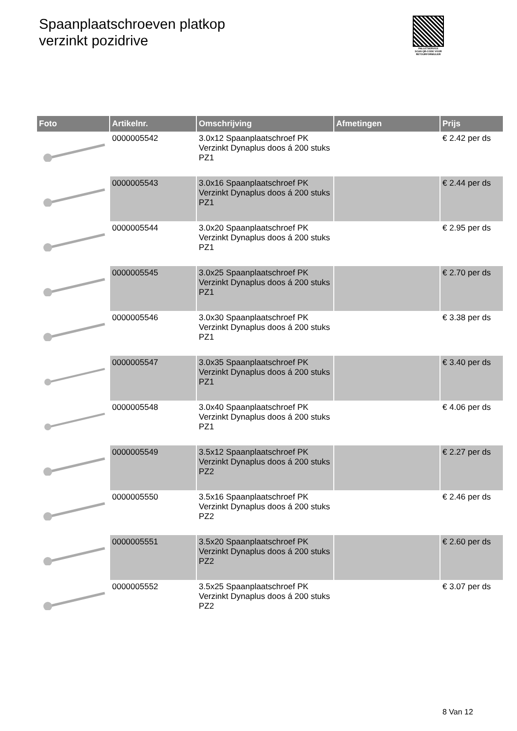Spaanplaatschroeven platkop
verzinkt pozidrive
PALLETSERVICE
SCAN QR-CODE VOOR RETOURFORMULIER
| Foto | Artikelnr. | Omschrijving | Afmetingen | Prijs |
| --- | --- | --- | --- | --- |
| | 0000005542 | 3.0x12 Spaanplaatschroef PK Verzinkt Dynaplus doos á 200 stuks PZ1 | | € 2.42 per ds |
| | 0000005543 | 3.0x16 Spaanplaatschroef PK Verzinkt Dynaplus doos á 200 stuks PZ1 | | € 2.44 per ds |
| | 0000005544 | 3.0x20 Spaanplaatschroef PK Verzinkt Dynaplus doos á 200 stuks PZ1 | | € 2.95 per ds |
| | 0000005545 | 3.0x25 Spaanplaatschroef PK Verzinkt Dynaplus doos á 200 stuks PZ1 | | € 2.70 per ds |
| | 0000005546 | 3.0x30 Spaanplaatschroef PK Verzinkt Dynaplus doos á 200 stuks PZ1 | | € 3.38 per ds |
| | 0000005547 | 3.0x35 Spaanplaatschroef PK Verzinkt Dynaplus doos á 200 stuks PZ1 | | € 3.40 per ds |
| | 0000005548 | 3.0x40 Spaanplaatschroef PK Verzinkt Dynaplus doos á 200 stuks PZ1 | | € 4.06 per ds |
| | 0000005549 | 3.5x12 Spaanplaatschroef PK Verzinkt Dynaplus doos á 200 stuks PZ2 | | € 2.27 per ds |
| | 0000005550 | 3.5x16 Spaanplaatschroef PK Verzinkt Dynaplus doos á 200 stuks PZ2 | | € 2.46 per ds |
| | 0000005551 | 3.5x20 Spaanplaatschroef PK Verzinkt Dynaplus doos á 200 stuks PZ2 | | € 2.60 per ds |
| | 0000005552 | 3.5x25 Spaanplaatschroef PK Verzinkt Dynaplus doos á 200 stuks PZ2 | | € 3.07 per ds |
8 Van 12